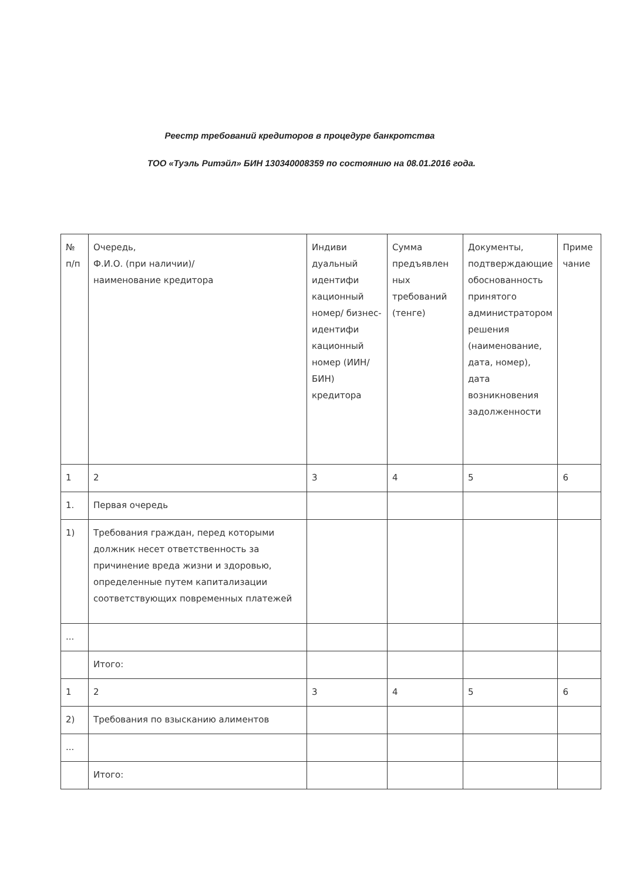Реестр требований кредиторов в процедуре банкротства
ТОО «Туэль Ритэйл» БИН 130340008359 по состоянию на 08.01.2016 года.
| № п/п | Очередь, Ф.И.О. (при наличии)/ наименование кредитора | Индиви дуальный идентифи кационный номер/ бизнес-идентифи кационный номер (ИИН/БИН) кредитора | Сумма предъявлен ных требований (тенге) | Документы, подтверждающие обоснованность принятого администратором решения (наименование, дата, номер), дата возникновения задолженности | Приме чание |
| 1 | 2 | 3 | 4 | 5 | 6 |
| 1. | Первая очередь | | | | |
| 1) | Требования граждан, перед которыми должник несет ответственность за причинение вреда жизни и здоровью, определенные путем капитализации соответствующих повременных платежей | | | | |
| ... | | | | | |
| | Итого: | | | | |
| 1 | 2 | 3 | 4 | 5 | 6 |
| 2) | Требования по взысканию алиментов | | | | |
| ... | | | | | |
| | Итого: | | | | |